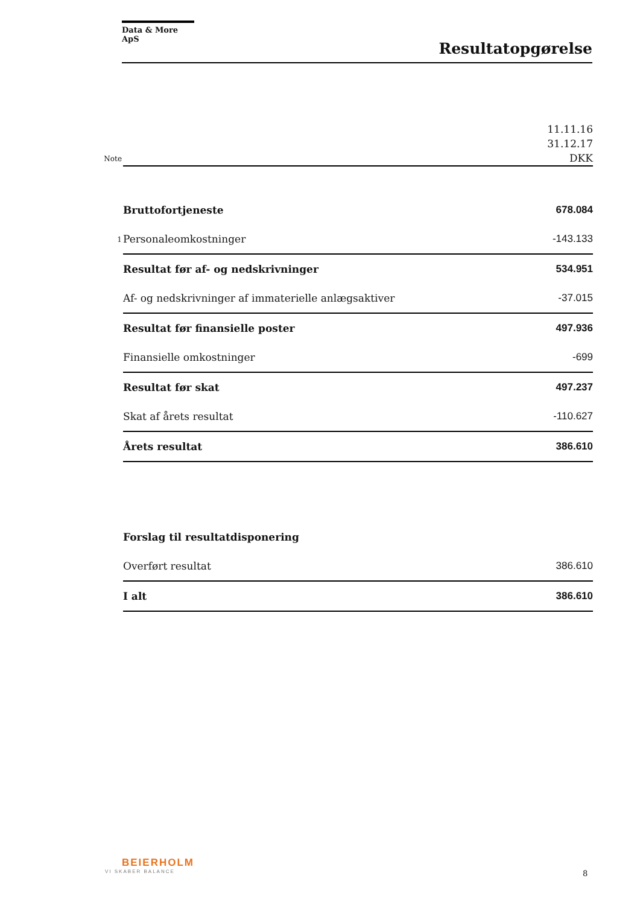Data & More ApS
Resultatopgørelse
| Note | | 11.11.16 31.12.17 DKK |
| | Bruttofortjeneste | 678.084 |
| 1 | Personaleomkostninger | -143.133 |
| | Resultat før af- og nedskrivninger | 534.951 |
| | Af- og nedskrivninger af immaterielle anlægsaktiver | -37.015 |
| | Resultat før finansielle poster | 497.936 |
| | Finansielle omkostninger | -699 |
| | Resultat før skat | 497.237 |
| | Skat af årets resultat | -110.627 |
| | Årets resultat | 386.610 |
| | Forslag til resultatdisponering | |
| | Overført resultat | 386.610 |
| | I alt | 386.610 |
BEIERHOLM
VI SKABER BALANCE
8